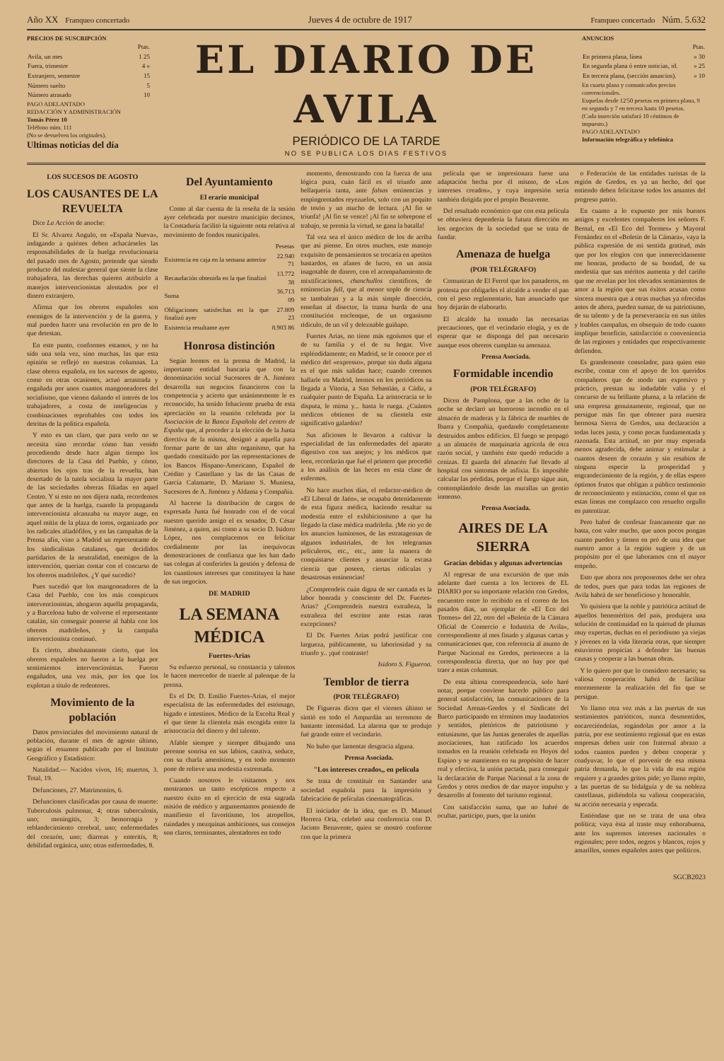Año XX Franqueo concertado Jueves 4 de octubre de 1917 Franqueo concertado Núm. 5.632
PRECIOS DE SUSCRIPCIÓN
| | Ptas. |
| Avila, un mes | 1 25 |
| Fuera, trimestre | 4 » |
| Extranjero, semestre | 15 |
| Número suelto | 5 |
| Número atrasado | 10 |
PAGO ADELANTADO
REDACCIÓN Y ADMINISTRACIÓN
Tomás Pérez 10
Teléfono núm. 111
(No se devuelven los originales).
Ultimas noticias del día
EL DIARIO DE AVILA
PERIÓDICO DE LA TARDE
NO SE PUBLICA LOS DIAS FESTIVOS
ANUNCIOS
| | Ptas. |
| En primera plana, línea | » 30 |
| En segunda plana ó entre noticias, id. | » 25 |
| En tercera plana, (sección anuncios). | » 10 |
En cuarta plana y comunicados precios convencionales.
Esquelas desde 12'50 pesetas en primera plana, 9 en segunda y 7 en tercera hasta 10 pesetas.
(Cada inserción satisfará 10 céntimos de impuesto.)
PAGO ADELANTADO
Información telegráfica y telefónica
LOS SUCESOS DE AGOSTO
LOS CAUSANTES DE LA REVUELTA
Dice La Acción de anoche:
El Sr. Alvarez Angulo, en «España Nueva», indagando a quiénes deben achacárseles las responsabilidades de la huelga revolucionaria del pasado mes de Agosto, pretende que siendo producto del malestar general que siente la clase trabajadora, las derechas quieren atribuirlo a manejos intervencionistas alentados por el dinero extranjero.
Afirma que los obreros españoles son enemigos de la intervención y de la guerra, y mal pueden hacer una revolución en pro de lo que detestan.
En este punto, conformes estamos, y no ha sido una sola vez, sino muchas, las que esta opinión se reflejó en nuestras columnas. La clase obrera española, en los sucesos de agosto, como en otras ocasiones, actuó arrastrada y engañada por unos cuantos mangoneadores del socialismo, que vienen dañando el interés de los trabajadores, a costa de inteligencias y combinaciones reprobables con todos los detritus de la política española.
Y esto es tan claro, que para verlo no se necesita sino recordar cómo han venido procediendo desde hace algún tiempo los directores de la Casa del Pueblo, y cómo, abiertos los ojos tras de la revuelta, han desertado de la tutela socialista la mayor parte de las sociedades obreras filiadas en aquel Centro. Y si esto no nos dijera nada, recordemos que antes de la huelga, cuando la propaganda intervencionista alcanzaba su mayor auge, en aquel mitin de la plaza de toros, organizado por los radicales aliadófilos, y en las campañas de la Prensa afín, vino a Madrid un representante de los sindicalistas catalanes, que decididos partidarios de la neutralidad, enemigos de la intervención, querían contar con el concurso de los obreros madrileños. ¿Y qué sucedió?
Pues sucedió que los mangoneadores de la Casa del Pueblo, con los más conspicuos intervencionistas, ahogaron aquella propaganda, y a Barcelona hubo de volverse el representante catalán, sin conseguir ponerse al habla con los obreros madrileños, y la campaña intervencionista continuó.
Es cierto, absolutamente cierto, que los obreros españoles no fueron a la huelga por sentimientos intervencionistas. Fueron engañados, una vez más, por los que los explotan a título de redentores.
Movimiento de la población
Datos provinciales del movimiento natural de población, durante el mes de agosto último, según el resumen publicado por el Instituto Geográfico y Estadístico:
Natalidad.— Nacidos vivos, 16; muertos, 3. Total, 19.
Defunciones, 27. Matrimonios, 6.
Defunciones clasificadas por causa de muerte: Tuberculosis pulmonar, 4; otras tuberculosis, uno; meningitis, 3; hemorragia y reblandecimiento cerebral, uno; enfermedades del corazón, uno; diarreas y enteritis, 8; debilidad orgánica, uno; otras enfermedades, 8.
Del Ayuntamiento
El erario municipal
Como al dar cuenta de la reseña de la sesión ayer celebrada por nuestro municipio decimos, la Contaduría facilitó la siguiente nota relativa al movimiento de fondos municipales.
| | Pesetas |
| Existencia en caja en la semana anterior | 22.940 71 |
| Recaudación obtenida en la que finalizó | 13.772 38 |
| Suma | 36.713 09 |
| Obligaciones satisfechas en la que finalizó ayer | 27.809 23 |
| Existencia resultante ayer | 8.903 86 |
Honrosa distinción
Según leemos en la prensa de Madrid, la importante entidad bancaria que con la denominación social Sucesores de A. Jiménez desarrolla sus negocios financieros con la competencia y acierto que unánimemente le es reconocido, ha tenido fehaciente prueba de esta apreciación en la reunión celebrada por la Asociación de la Banca Española del centro de España que, al proceder a la elección de la Junta directiva de la misma, designó a aquella para formar parte de tan alto organismo, que ha quedado constituído por las representaciones de los Bancos Hispano-Americano, Español de Crédito y Castellano y las de las Casas de García Calamarte, D. Mariano S. Muniesa, Sucesores de A. Jiménez y Aldama y Compañía.
Al hacerse la distribución de cargos de expresada Junta fué honrado con el de vocal nuestro querido amigo el ex senador, D. César Jiménez, a quien, así como a su socio D. Isidoro López, nos complacemos en felicitar cordialmente por las inequívocas demostraciones de confianza que les han dado sus colegas al conferirles la gestión y defensa de los cuantiosos intereses que constituyen la base de sus negocios.
DE MADRID
LA SEMANA MÉDICA
Fuertes-Arias
Su esfuerzo personal, su constancia y talentos le hacen merecedor de traerle al palenque de la prensa.
Es el Dr. D. Emilio Fuertes-Arias, el mejor especialista de las enfermedades del estómago, hígado e intestinos. Médico de la Escolta Real y el que tiene la clientela más escogida entre la aristocracia del dinero y del talento.
Afable siempre y siempre dibujando una perenne sonrisa en sus labios, cautiva, seduce, con su charla amenísima, y en todo momento pone de relieve una modestia extremada.
Cuando nosotros le visitamos y nos mostramos un tanto escépticos respecto a nuestro éxito en el ejercicio de esta sagrada misión de médico y argumentamos poniendo de manifiesto el favoritismo, los atropellos, ruindades y mezquinas ambiciones, sus consejos son claros, terminantes, alentadores en todo
momento, demostrando con la fuerza de una lógica pura, cuán fácil es el triunfo ante bellaquería tanta, ante falsas eminencias y empingorotados reyezuelos, solo con un poquito de tesón y un mucho de lectura. ¡Al fin se triunfa! ¡Al fin se vence! ¡Al fin se sobrepone el trabajo, se premia la virtud, se gana la batalla!
Tal vez sea el único médico de los de arriba que así piense. En otros muchos, este manojo exquisito de pensamientos se trocaría en apetitos bastardos, en afanes de lucro, en un ansia inagotable de dinero, con el acompañamiento de mixtificaciones, chanchullos científicos, de eminencias full, que al menor soplo de ciencia se tambalean y a la más simple disección, enseñan al disector, la trama burda de una constitución enclenque, de un organismo ridículo, de un vil y deleznable guiñapo.
Fuertes Arias, no tiene más egoísmos que el de su familia y el de su hogar. Vive espléndidamente; en Madrid, se le conoce por el médico del «expresso», porque sin duda alguna es el que más salidas hace; cuando creemos hallarle en Madrid, leemos en los periódicos su llegada a Vitoria, a San Sebastián, a Cádiz, a cualquier punto de España. La aristocracia se lo disputa, le mima y... hasta le ruega. ¿Cuántos médicos obtienen de su clientela este significativo galardón?
Sus aficiones le llevaron a cultivar la especialidad de las enfermedades del aparato digestivo con sus anejos; y los médicos que leen, recordarán que fué el primero que procedió a los análisis de las heces en esta clase de enfermos.
No hace muchos días, el redactor-médico de «El Liberal de Jaén», se ocupaba detenidamente de esta figura médica, haciendo resaltar su modestia entre el exhibicionismo a que ha llegado la clase médica madrileña. ¡Me río yo de los anuncios luminosos, de las estratagemas de algunos industriales, de los telegramas peliculeros, etc., etc., ante la manera de conquistarse clientes y anunciar la escasa ciencia que poseen, ciertas ridículas y desastrosas eminencias!
¿Comprendeis cuán digna de ser cantada es la labor honrada y consciente del Dr. Fuertes-Arias? ¿Comprendeis nuestra extrañeza, la extrañeza del escritor ante estas raras excepciones?
El Dr. Fuertes Arias podrá justificar con largueza, públicamente, su laboriosidad y su triunfo y.. ¡qué contraste!
Isidoro S. Figueroa.
Temblor de tierra
(POR TELÉGRAFO)
De Figueras dicen que el viernes último se sintió en todo el Ampurdán un terremoto de bastante intensidad. La alarma que se produjo fué grande entre el vecindario.
No hubo que lamentar desgracia alguna.
Prensa Asociada.
"Los intereses creados,, en película
Se trata de constituir en Santander una sociedad española para la impresión y fabricación de películas cinematográficas.
El iniciador de la idea, que es D. Manuel Herrera Oria, celebró una conferencia con D. Jacinto Benavente, quien se mostró conforme con que la primera
película que se impresionara fuese una adaptación hecha por él mismo, de «Los intereses creados», y cuya impresión sería también dirigida por el propio Benavente.
Del resultado económico que con esta película se obtuviera dependería la futura dirección en los negocios de la sociedad que se trata de fundar.
Amenaza de huelga
(POR TELÉGRAFO)
Comunican de El Ferrol que los panaderos, en protesta por obligarles el alcalde a vender el pan con el peso reglamentario, han anunciado que hoy dejarán de elaborarlo.
El alcalde ha tomado las necesarias precauciones, que el vecindario elogia, y es de esperar que se disponga del pan necesario aunque esos obreros cumplan su amenaza.
Prensa Asociada.
Formidable incendio
(POR TELÉGRAFO)
Dicen de Pamplona, que a las ocho de la noche se declaró un horroroso incendio en el almacén de maderas y la fábrica de muebles de Ibarra y Compañía, quedando completamente destruídos ambos edificios. El fuego se propagó a un almacén de maquinaria agrícola de otra razón social, y también éste quedó reducido a cenizas. El guarda del almacén fué llevado al hospital con síntomas de asfixia. Es imposible calcular las pérdidas, porque el fuego sigue aún, contemplándolo desde las murallas un gentío inmenso.
Prensa Asociada.
AIRES DE LA SIERRA
Gracias debidas y algunas advertencias
Al regresar de una excursión de que más adelante daré cuenta a los lectores de EL DIARIO por su importante relación con Gredos, encuentro entre lo recibido en el correo de los pasados días, un ejemplar de «El Eco del Tormes» del 22, otro del «Boletín de la Cámara Oficial de Comercio e Industria de Avila», correspondiente al mes finado y algunas cartas y comunicaciones que, con referencia al asunto de Parque Nacional en Gredos, pertenecen a la correspondencia directa, que no hay por qué traer a estas columnas.
De esta última correspondencia, solo haré notar, porque conviene hacerlo público para general satisfacción, las comunicaciones de la Sociedad Arenas-Gredos y el Sindicato del Barco participando en términos muy laudatorios y sentidos, pletóricos de patriotismo y entusiasmo, que las Juntas generales de aquellas asociaciones, han ratificado los acuerdos tomados en la reunión celebrada en Hoyos del Espino y se mantienen en su propósito de hacer real y efectiva, la unión pactada, para conseguir la declaración de Parque Nacional a la zona de Gredos y otros medios de dar mayor impulso y desarrollo al fomento del turismo regional.
Con satisfacción suma, que no habré de ocultar, participo, pues, que la unión
o Federación de las entidades turistas de la región de Gredos, es ya un hecho, del que entiendo deben felicitarse todos los amantes del progreso patrio.
En cuanto a lo expuesto por mis buenos amigos y excelentes compañeros los señores F. Bernal, en «El Eco del Tormes» y Mayoral Fernández en el «Boletín de la Cámara», vaya la pública expresión de mi sentida gratitud, más que por los elogios con que inmerecidamente me honran, producto de su bondad, de su modestia que sus méritos aumenta y del cariño que me revelan por los elevados sentimientos de amor a la región que sus éxitos acusan como sincera muestra que a otras muchas ya ofrecidas antes de ahora, pueden sumar, de su patriotismo, de su talento y de la perseverancia en sus útiles y loables campañas, en obsequio de todo cuanto implique beneficio, satisfacción o conveniencia de las regiones y entidades que respectivamente defienden.
Es grandemente consolador, para quien esto escribe, contar con el apoyo de los queridos compañeros que de modo tan expresivo y práctico, prestan su indudable valía y el concurso de su brillante pluma, a la relación de una empresa genuinamente, regional, que no persigue más fin que obtener para nuestra hermosa Sierra de Gredos, una declaración a todas luces justa, y como pocas fundamentada y razonada. Esta actitud, no por muy esperada menos agradecida, debe animar y estimular a cuantos deseen de corazón y sin resabios de ninguna especie la prosperidad y engrandecimiento de la región, y de ellas espero óptimos frutos que obligan a público testimonio de reconocimiento y estimación, como el que en estas líneas me complazco con resuelto orgullo en patentizar.
Pero habré de confesar francamente que no basta, con valer mucho, que unos pocos pongan cuanto pueden y tienen en pró de una idea que nuestro amor a la región sugiere y de un propósito por el que laboramos con el mayor empeño.
Esto que ahora nos proponemos debe ser obra de todos, pues que para todas las regiones de Avila habrá de ser beneficioso y honorable.
Yo quisiera que la noble y patriótica actitud de aquellos beneméritos del país, produjera una solución de continuidad en la quietud de plumas muy expertas, duchas en el periodismo ya viejas y jóvenes en la vida literaria otras, que siempre estuvieron propicias a defender las buenas causas y cooperar a las buenas obras.
Y lo quiero por que lo considero necesario; su valiosa cooperación habrá de facilitar enormemente la realización del fin que se persigue.
Yo llamo otra vez más a las puertas de sus sentimientos patrióticos, nunca desmentidos, encareciéndolas, rogándolas por amor a la patria, por ese sentimiento regional que en estas empresas deben unir con fraternal abrazo a todos cuantos pueden y deben cooperar y coadyuvar, lo que el porvenir de esa misma patria demanda, lo que la vida de esa región requiere y a grandes gritos pide; yo llamo repito, a las puertas de su hidalguía y de su nobleza castellanas, pidiéndola su valiosa cooperación, su acción necesaria y esperada.
Entiéndase que no se trata de una obra política; vaya ésta al traste muy enhorabuena, ante los supremos intereses nacionales o regionales; pero todos, negros y blancos, rojos y amarillos, somos españoles antes que políticos.
SGCB2023